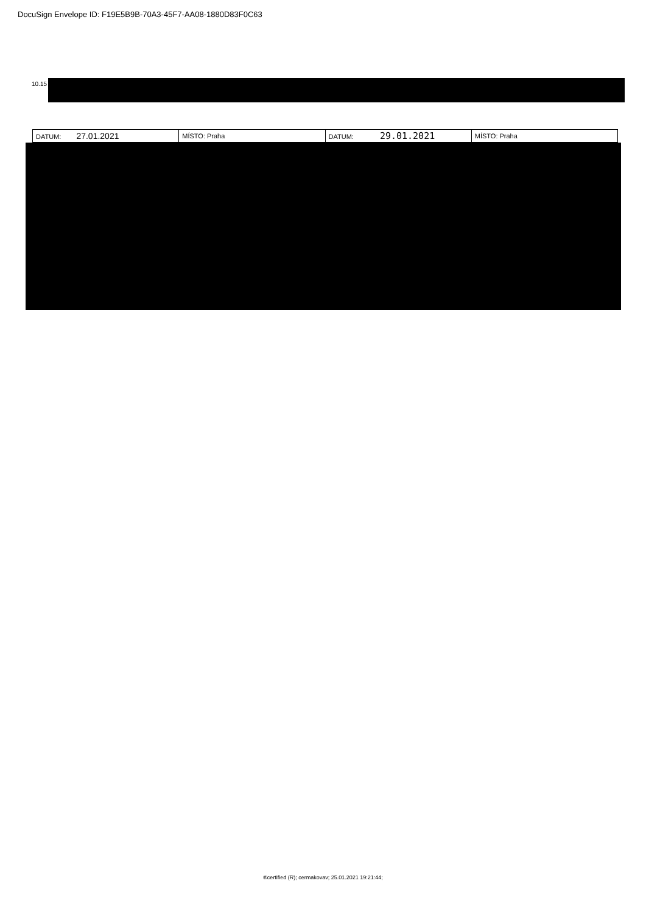DocuSign Envelope ID: F19E5B9B-70A3-45F7-AA08-1880D83F0C63
10.15
| DATUM: 27.01.2021 | MÍSTO: Praha | DATUM: 29.01.2021 | MÍSTO: Praha |
®certified (R); cermakovav; 25.01.2021 19:21:44;